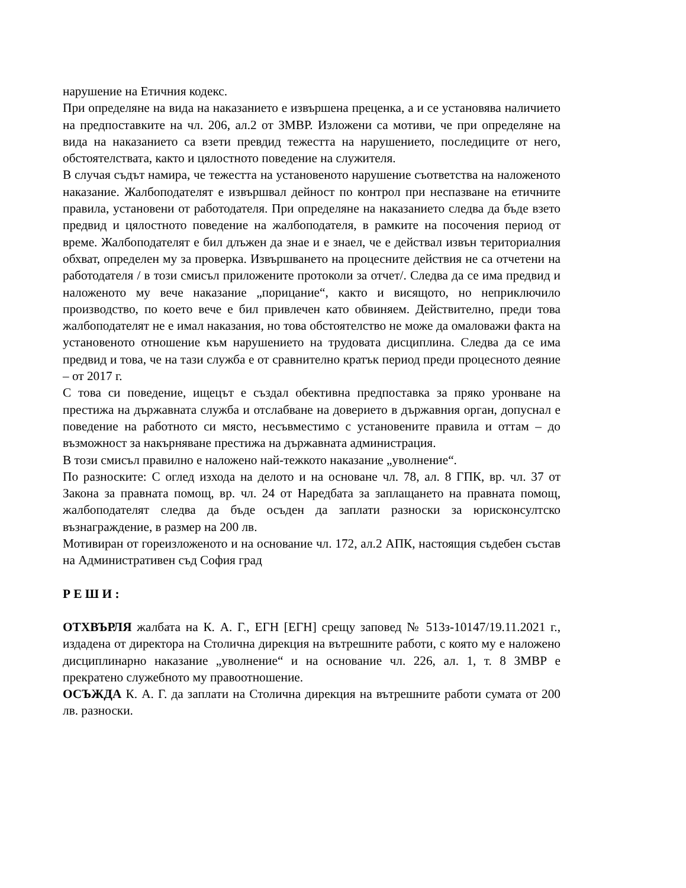нарушение на Етичния кодекс.
При определяне на вида на наказанието е извършена преценка, а и се установява наличието на предпоставките на чл. 206, ал.2 от ЗМВР. Изложени са мотиви, че при определяне на вида на наказанието са взети превдид тежестта на нарушението, последиците от него, обстоятелствата, както и цялостното поведение на служителя.
В случая съдът намира, че тежестта на установеното нарушение съответства на наложеното наказание. Жалбоподателят е извършвал дейност по контрол при неспазване на етичните правила, установени от работодателя. При определяне на наказанието следва да бъде взето предвид и цялостното поведение на жалбоподателя, в рамките на посочения период от време. Жалбоподателят е бил длъжен да знае и е знаел, че е действал извън териториалния обхват, определен му за проверка. Извършването на процесните действия не са отчетени на работодателя / в този смисъл приложените протоколи за отчет/. Следва да се има предвид и наложеното му вече наказание „порицание“, както и висящото, но неприключило производство, по което вече е бил привлечен като обвиняем. Действително, преди това жалбоподателят не е имал наказания, но това обстоятелство не може да омаловажи факта на установеното отношение към нарушението на трудовата дисциплина. Следва да се има предвид и това, че на тази служба е от сравнително кратък период преди процесното деяние – от 2017 г.
С това си поведение, ищецът е създал обективна предпоставка за пряко уронване на престижа на държавната служба и отслабване на доверието в държавния орган, допуснал е поведение на работното си място, несъвместимо с установените правила и оттам – до възможност за накърняване престижа на държавната администрация.
В този смисъл правилно е наложено най-тежкото наказание „уволнение“.
По разноските: С оглед изхода на делото и на основане чл. 78, ал. 8 ГПК, вр. чл. 37 от Закона за правната помощ, вр. чл. 24 от Наредбата за заплащането на правната помощ, жалбоподателят следва да бъде осъден да заплати разноски за юрисконсултско възнаграждение, в размер на 200 лв.
Мотивиран от гореизложеното и на основание чл. 172, ал.2 АПК, настоящия съдебен състав на Административен съд София град
Р Е Ш И :
ОТХВЪРЛЯ жалбата на К. А. Г., ЕГН [ЕГН] срещу заповед № 513з-10147/19.11.2021 г., издадена от директора на Столична дирекция на вътрешните работи, с която му е наложено дисциплинарно наказание „уволнение“ и на основание чл. 226, ал. 1, т. 8 ЗМВР е прекратено служебното му правоотношение.
ОСЪЖДА К. А. Г. да заплати на Столична дирекция на вътрешните работи сумата от 200 лв. разноски.